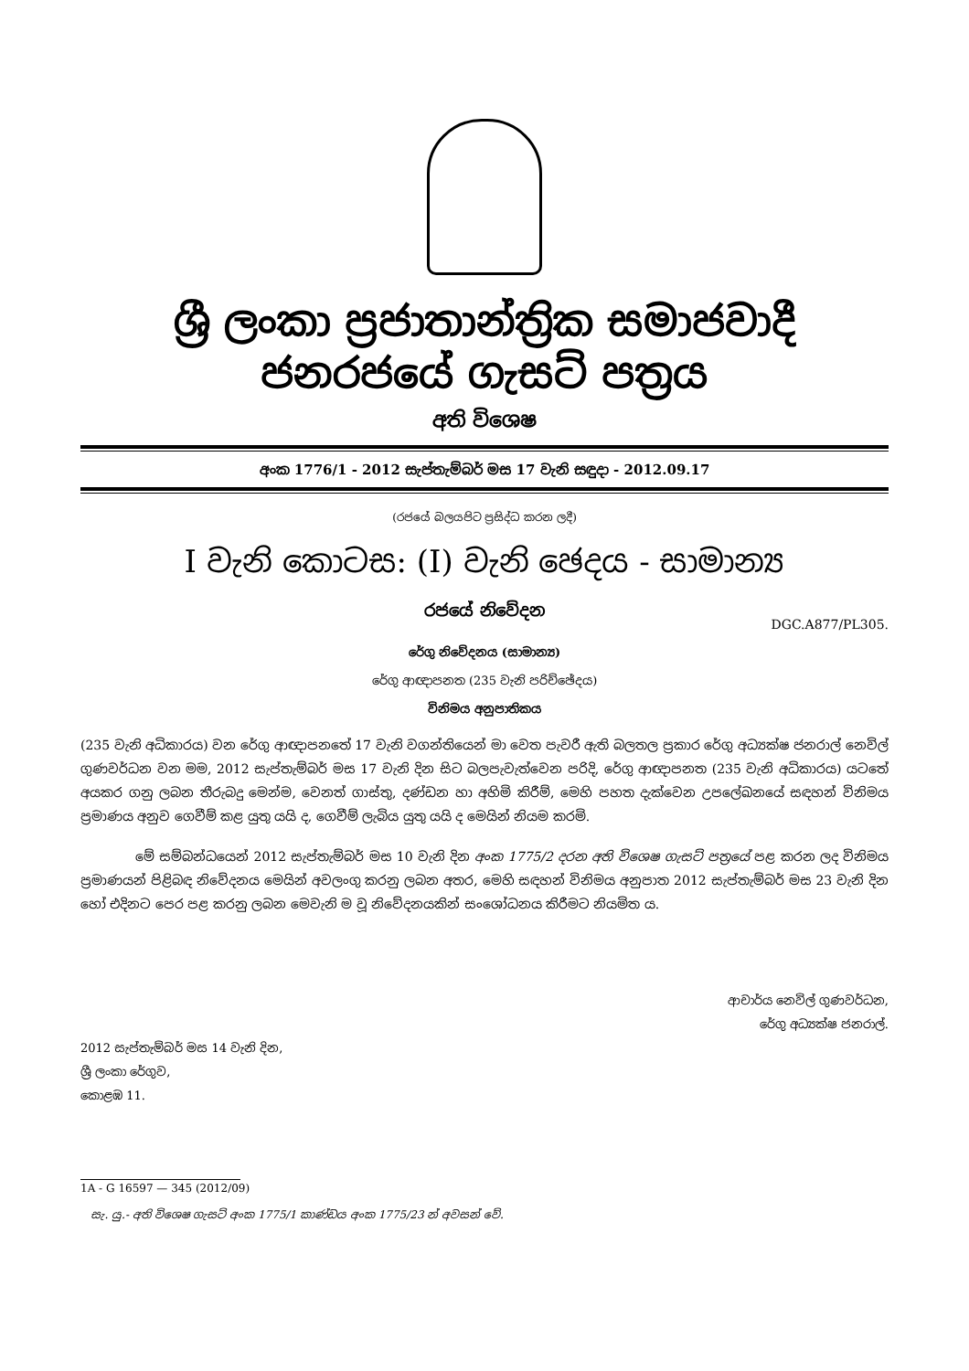ශ්‍රී ලංකා ප්‍රජාතාන්ත්‍රික සමාජවාදී ජනරජයේ ගැසට් පත්‍රය
අති විශෙෂ
අංක 1776/1 - 2012 සැප්තැම්බර් මස 17 වැනි සඳුදා - 2012.09.17
(රජයේ බලයපිට ප්‍රසිද්ධ කරන ලදී)
I වැනි කොටස: (I) වැනි ඡෙදය - සාමාන්‍ය
රජයේ නිවේදන
DGC.A877/PL305.
රේගු නිවේදනය (සාමාන්‍ය)
රේගු ආඥාපනත (235 වැනි පරිච්ඡේදය)
විනිමය අනුපාතිකය
(235 වැනි අධිකාරය) වන රේගු ආඥාපනතේ 17 වැනි වගන්තියෙන් මා වෙත පැවරී ඇති බලතල ප්‍රකාර රේගු අධ්‍යක්ෂ ජනරාල් නෙවිල් ගුණවර්ධන වන මම, 2012 සැප්තැම්බර් මස 17 වැනි දින සිට බලපැවැත්වෙන පරිදි, රේගු ආඥාපනත (235 වැනි අධිකාරය) යටතේ අයකර ගනු ලබන තීරුබදු මෙන්ම, වෙනත් ගාස්තු, දණ්ඩන හා අහිමි කිරීම්, මෙහි පහත දැක්වෙන උපලේඛනයේ සඳහන් විනිමය ප්‍රමාණය අනුව ගෙවීම් කළ යුතු යයි ද, ගෙවීම් ලැබිය යුතු යයි ද මෙයින් නියම කරමි.
මේ සම්බන්ධයෙන් 2012 සැප්තැම්බර් මස 10 වැනි දින අංක 1775/2 දරන අති විශෙෂ ගැසට් පත්‍රයේ පළ කරන ලද විනිමය ප්‍රමාණයන් පිළිබඳ නිවේදනය මෙයින් අවලංගු කරනු ලබන අතර, මෙහි සඳහන් විනිමය අනුපාත 2012 සැප්තැම්බර් මස 23 වැනි දින හෝ එදිනට පෙර පළ කරනු ලබන මෙවැනි ම වූ නිවේදනයකින් සංශෝධනය කිරීමට නියමිත ය.
ආචාර්ය නෙවිල් ගුණවර්ධන,
රේගු අධ්‍යක්ෂ ජනරාල්.
2012 සැප්තැම්බර් මස 14 වැනි දින,
ශ්‍රී ලංකා රේගුව,
කොළඹ 11.
1A - G 16597 — 345 (2012/09)
සැ. යු.- අති විශෙෂ ගැසට් අංක 1775/1 කාණ්ඩය අංක 1775/23 න් අවසන් වේ.